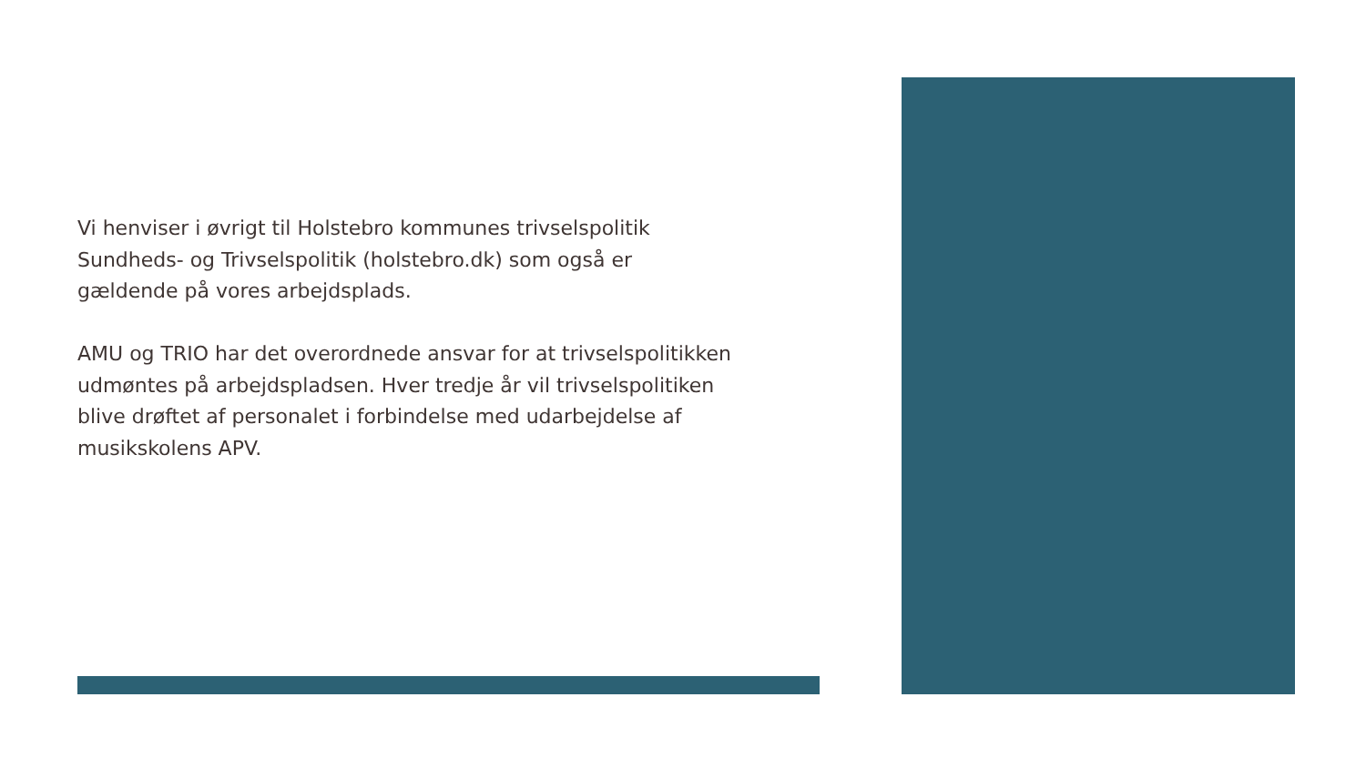Vi henviser i øvrigt til Holstebro kommunes trivselspolitik Sundheds- og Trivselspolitik (holstebro.dk) som også er gældende på vores arbejdsplads.
AMU og TRIO har det overordnede ansvar for at trivselspolitikken udmøntes på arbejdspladsen. Hver tredje år vil trivselspolitiken blive drøftet af personalet i forbindelse med udarbejdelse af musikskolens APV.